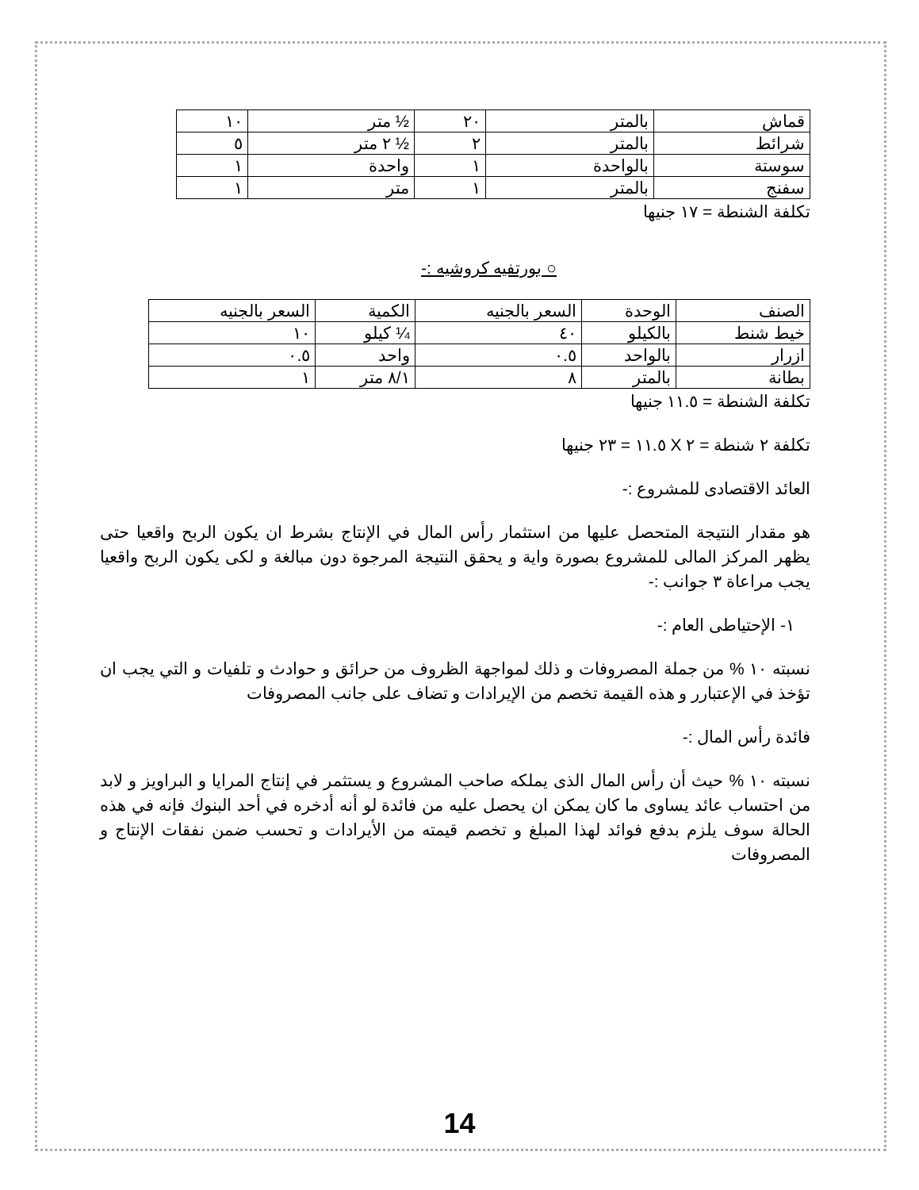| قماش | بالمتر | ٢٠ | ½ متر | ١٠ |
| شرائط | بالمتر | ٢ | ½ ٢ متر | ٥ |
| سوستة | بالواحدة | ١ | واحدة | ١ |
| سفنج | بالمتر | ١ | متر | ١ |
تكلفة الشنطة = ١٧ جنيها
○ بورتفيه كروشيه :-
| الصنف | الوحدة | السعر بالجنيه | الكمية | السعر بالجنيه |
| خيط شنط | بالكيلو | ٤٠ | ¼ كيلو | ١٠ |
| ازرار | بالواحد | ٠.٥ | واحد | ٠.٥ |
| بطانة | بالمتر | ٨ | ٨/١ متر | ١ |
تكلفة الشنطة = ١١.٥ جنيها
تكلفة ٢ شنطة = ٢ X ١١.٥ = ٢٣ جنيها
العائد الاقتصادى للمشروع :-
هو مقدار النتيجة المتحصل عليها من استثمار رأس المال في الإنتاج بشرط ان يكون الربح واقعيا حتى يظهر المركز المالى للمشروع بصورة واية و يحقق النتيجة المرجوة دون مبالغة و لكى يكون الربح واقعيا يجب مراعاة ٣ جوانب :-
١- الإحتياطى العام :-
نسبته ١٠ % من جملة المصروفات و ذلك لمواجهة الظروف من حرائق و حوادث و تلفيات و التي يجب ان تؤخذ في الإعتبارر و هذه القيمة تخصم من الإيرادات و تضاف على جانب المصروفات
فائدة رأس المال :-
نسبته ١٠ % حيث أن رأس المال الذى يملكه صاحب المشروع و يستثمر في إنتاج المرايا و البراويز و لابد من احتساب عائد يساوى ما كان يمكن ان يحصل عليه من فائدة لو أنه أدخره في أحد البنوك فإنه في هذه الحالة سوف يلزم بدفع فوائد لهذا المبلغ و تخصم قيمته من الأيرادات و تحسب ضمن نفقات الإنتاج و المصروفات
14